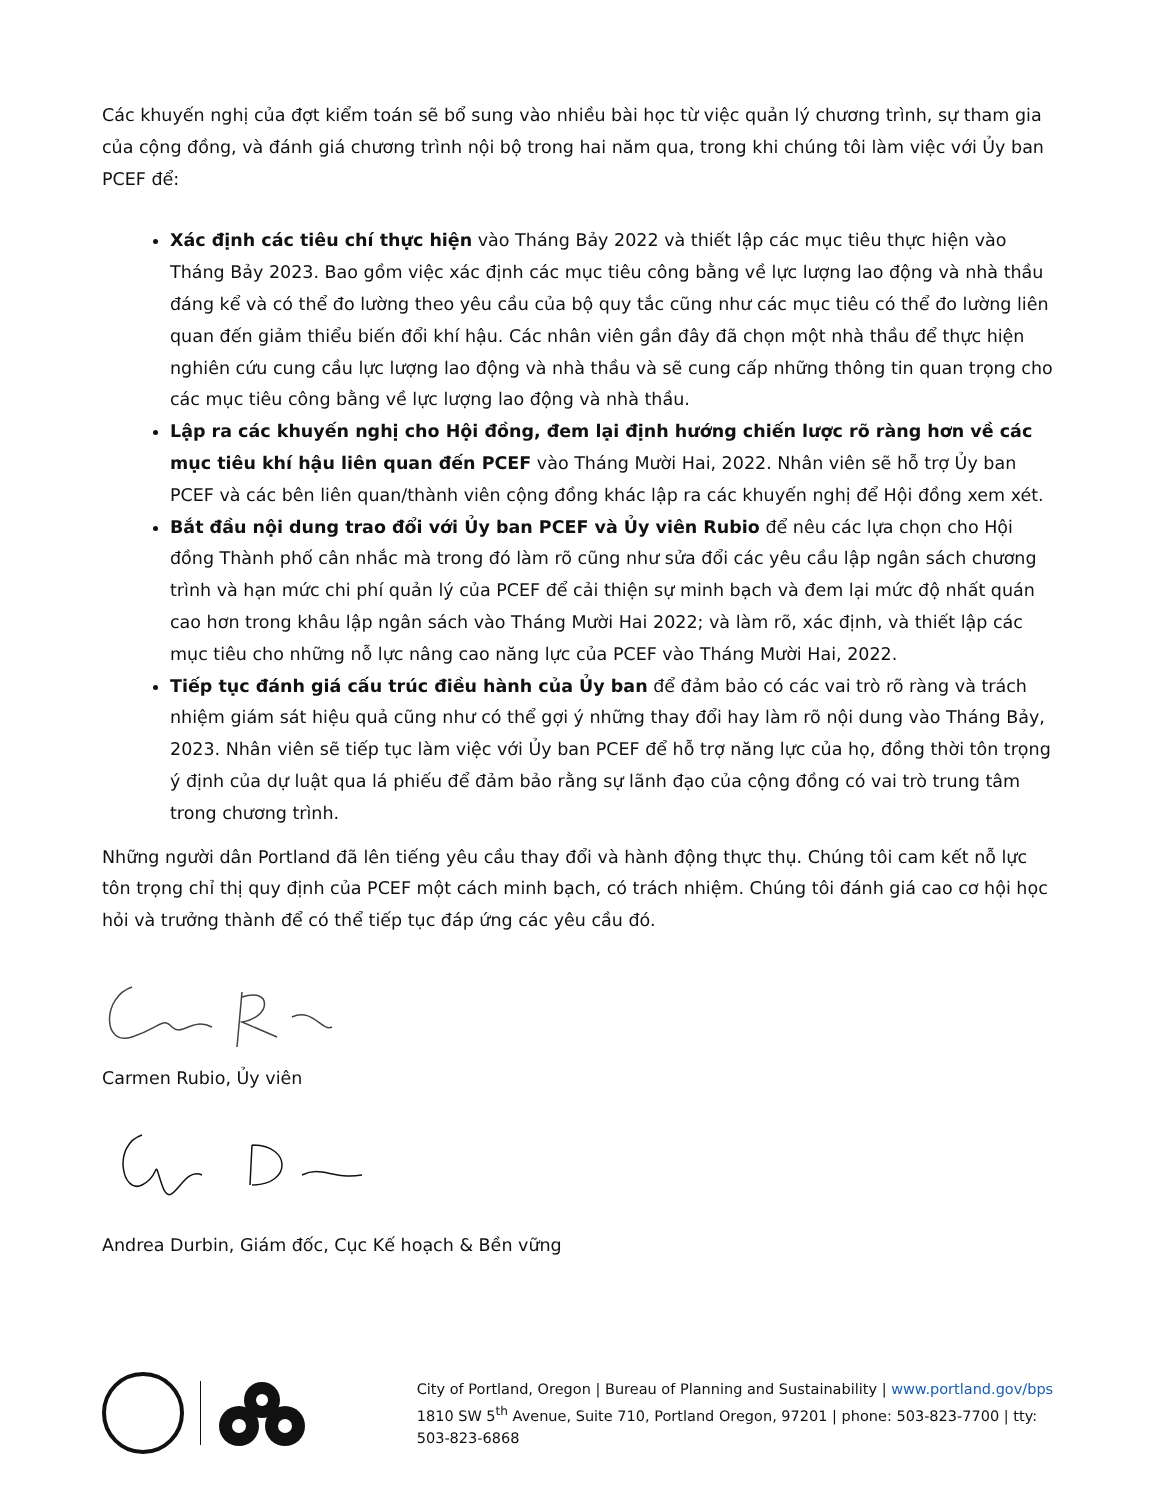Các khuyến nghị của đợt kiểm toán sẽ bổ sung vào nhiều bài học từ việc quản lý chương trình, sự tham gia của cộng đồng, và đánh giá chương trình nội bộ trong hai năm qua, trong khi chúng tôi làm việc với Ủy ban PCEF để:
Xác định các tiêu chí thực hiện vào Tháng Bảy 2022 và thiết lập các mục tiêu thực hiện vào Tháng Bảy 2023. Bao gồm việc xác định các mục tiêu công bằng về lực lượng lao động và nhà thầu đáng kể và có thể đo lường theo yêu cầu của bộ quy tắc cũng như các mục tiêu có thể đo lường liên quan đến giảm thiểu biến đổi khí hậu. Các nhân viên gần đây đã chọn một nhà thầu để thực hiện nghiên cứu cung cầu lực lượng lao động và nhà thầu và sẽ cung cấp những thông tin quan trọng cho các mục tiêu công bằng về lực lượng lao động và nhà thầu.
Lập ra các khuyến nghị cho Hội đồng, đem lại định hướng chiến lược rõ ràng hơn về các mục tiêu khí hậu liên quan đến PCEF vào Tháng Mười Hai, 2022. Nhân viên sẽ hỗ trợ Ủy ban PCEF và các bên liên quan/thành viên cộng đồng khác lập ra các khuyến nghị để Hội đồng xem xét.
Bắt đầu nội dung trao đổi với Ủy ban PCEF và Ủy viên Rubio để nêu các lựa chọn cho Hội đồng Thành phố cân nhắc mà trong đó làm rõ cũng như sửa đổi các yêu cầu lập ngân sách chương trình và hạn mức chi phí quản lý của PCEF để cải thiện sự minh bạch và đem lại mức độ nhất quán cao hơn trong khâu lập ngân sách vào Tháng Mười Hai 2022; và làm rõ, xác định, và thiết lập các mục tiêu cho những nỗ lực nâng cao năng lực của PCEF vào Tháng Mười Hai, 2022.
Tiếp tục đánh giá cấu trúc điều hành của Ủy ban để đảm bảo có các vai trò rõ ràng và trách nhiệm giám sát hiệu quả cũng như có thể gợi ý những thay đổi hay làm rõ nội dung vào Tháng Bảy, 2023. Nhân viên sẽ tiếp tục làm việc với Ủy ban PCEF để hỗ trợ năng lực của họ, đồng thời tôn trọng ý định của dự luật qua lá phiếu để đảm bảo rằng sự lãnh đạo của cộng đồng có vai trò trung tâm trong chương trình.
Những người dân Portland đã lên tiếng yêu cầu thay đổi và hành động thực thụ. Chúng tôi cam kết nỗ lực tôn trọng chỉ thị quy định của PCEF một cách minh bạch, có trách nhiệm. Chúng tôi đánh giá cao cơ hội học hỏi và trưởng thành để có thể tiếp tục đáp ứng các yêu cầu đó.
Carmen Rubio, Ủy viên
Andrea Durbin, Giám đốc, Cục Kế hoạch & Bền vững
City of Portland, Oregon | Bureau of Planning and Sustainability | www.portland.gov/bps
1810 SW 5<sup>th</sup> Avenue, Suite 710, Portland Oregon, 97201 | phone: 503-823-7700 | tty: 503-823-6868